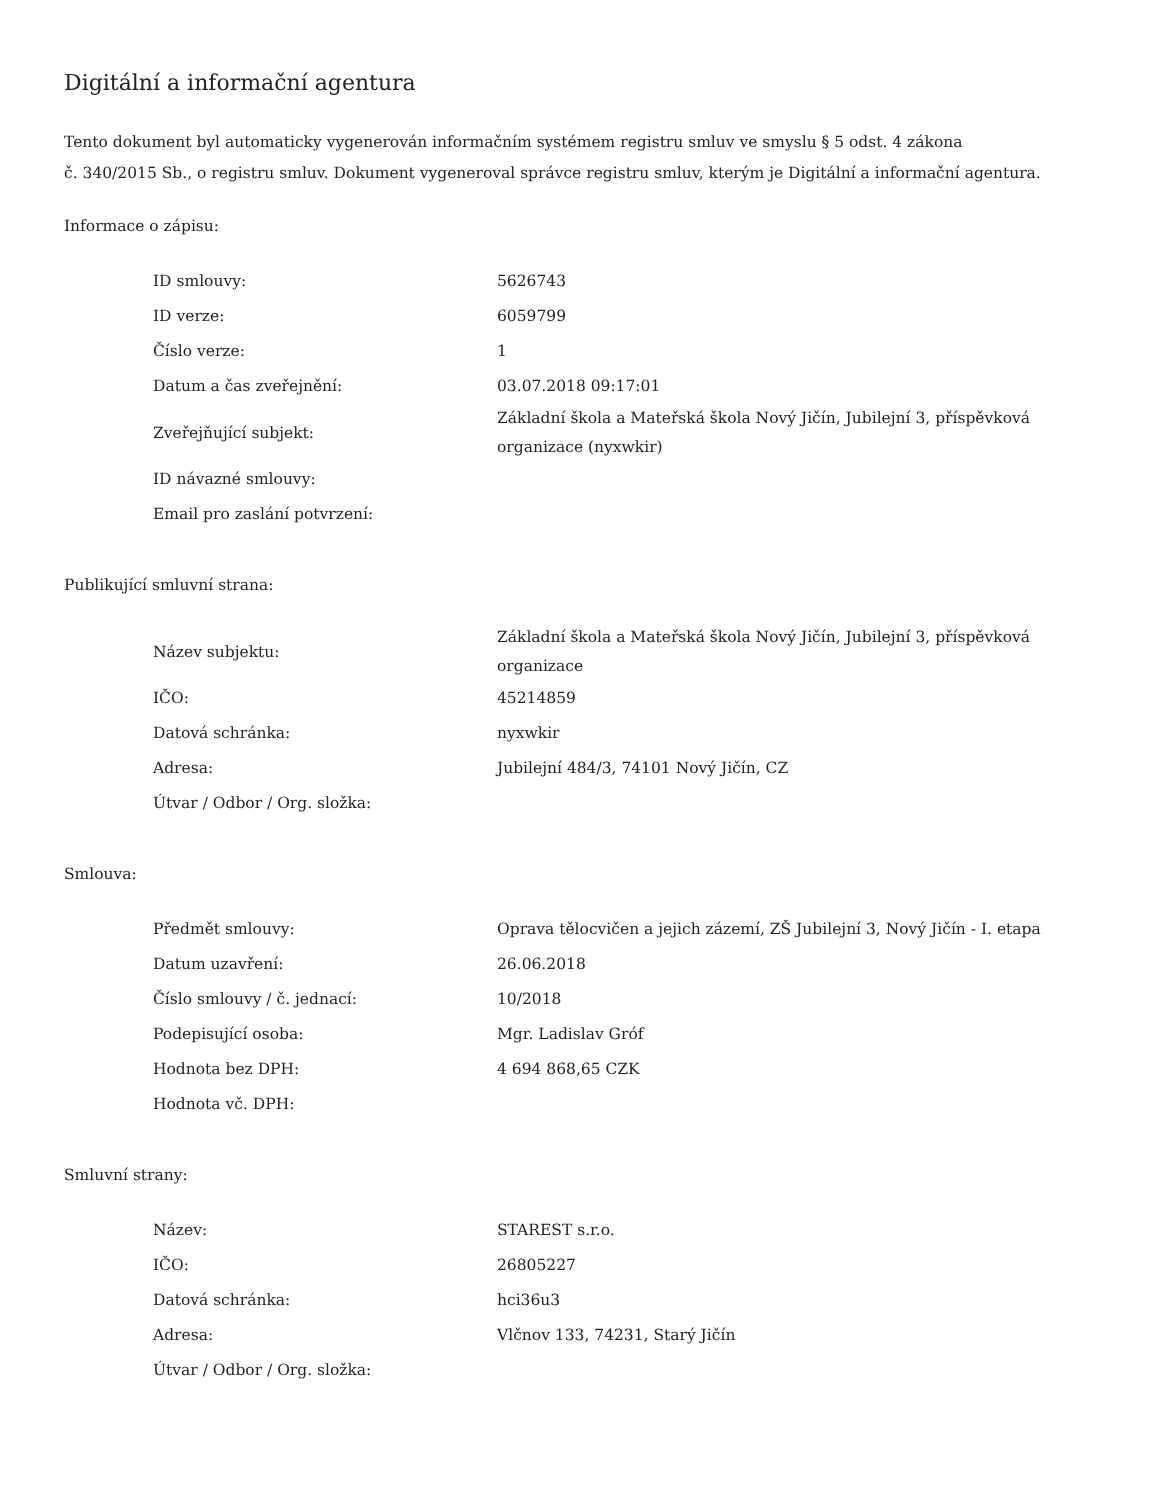Digitální a informační agentura
Tento dokument byl automaticky vygenerován informačním systémem registru smluv ve smyslu § 5 odst. 4 zákona
č. 340/2015 Sb., o registru smluv. Dokument vygeneroval správce registru smluv, kterým je Digitální a informační agentura.
Informace o zápisu:
| ID smlouvy: | 5626743 |
| ID verze: | 6059799 |
| Číslo verze: | 1 |
| Datum a čas zveřejnění: | 03.07.2018 09:17:01 |
| Zveřejňující subjekt: | Základní škola a Mateřská škola Nový Jičín, Jubilejní 3, příspěvková organizace (nyxwkir) |
| ID návazné smlouvy: | |
| Email pro zaslání potvrzení: | |
Publikující smluvní strana:
| Název subjektu: | Základní škola a Mateřská škola Nový Jičín, Jubilejní 3, příspěvková organizace |
| IČO: | 45214859 |
| Datová schránka: | nyxwkir |
| Adresa: | Jubilejní 484/3, 74101 Nový Jičín, CZ |
| Útvar / Odbor / Org. složka: | |
Smlouva:
| Předmět smlouvy: | Oprava tělocvičen a jejich zázemí, ZŠ Jubilejní 3, Nový Jičín - I. etapa |
| Datum uzavření: | 26.06.2018 |
| Číslo smlouvy / č. jednací: | 10/2018 |
| Podepisující osoba: | Mgr. Ladislav Gróf |
| Hodnota bez DPH: | 4 694 868,65 CZK |
| Hodnota vč. DPH: | |
Smluvní strany:
| Název: | STAREST s.r.o. |
| IČO: | 26805227 |
| Datová schránka: | hci36u3 |
| Adresa: | Vlčnov 133, 74231, Starý Jičín |
| Útvar / Odbor / Org. složka: | |